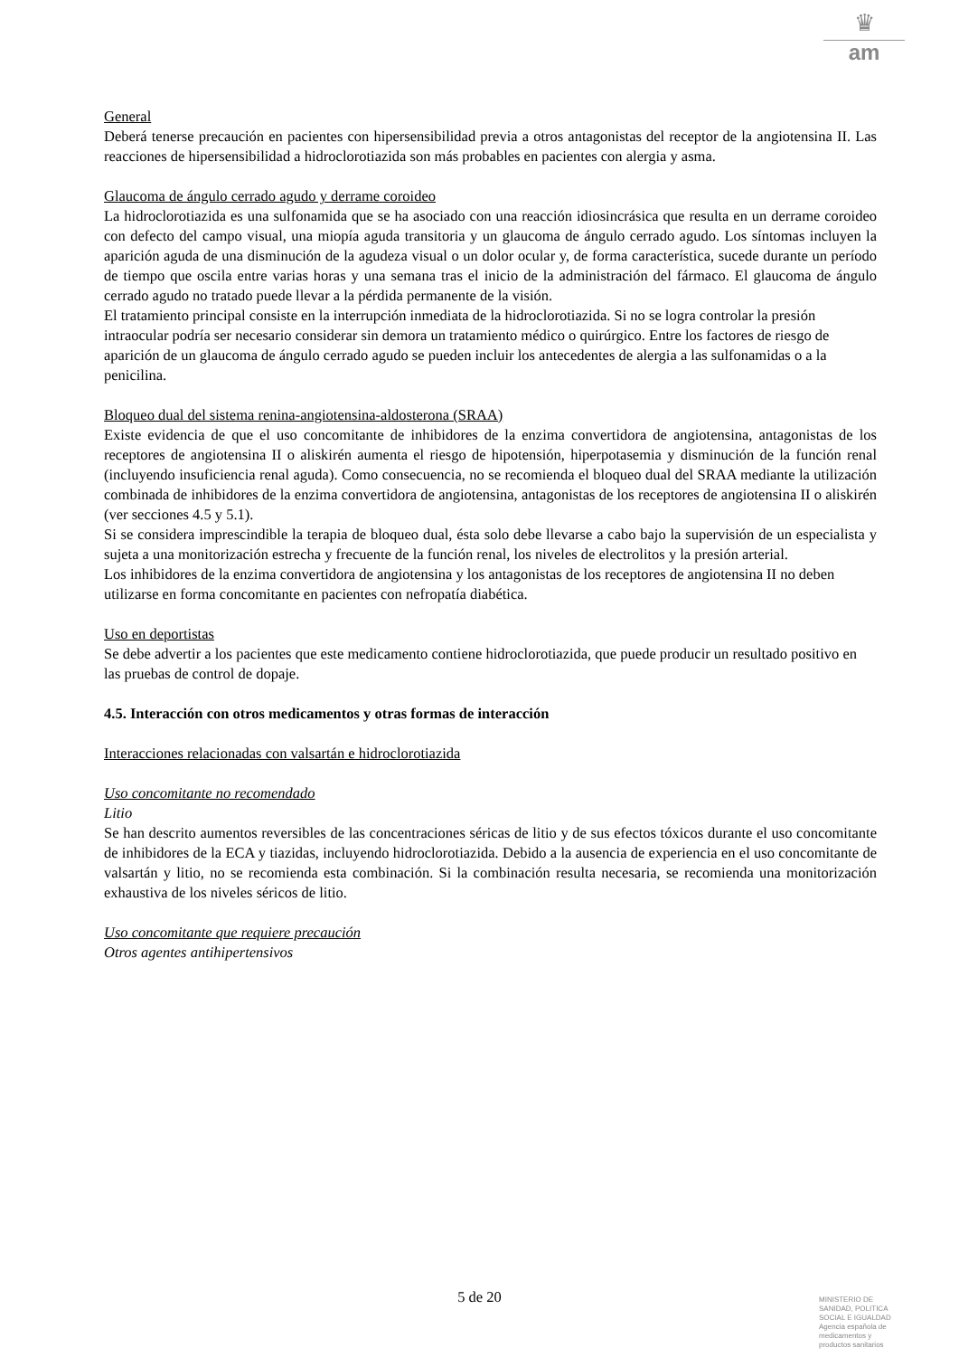♛
am
General
Deberá tenerse precaución en pacientes con hipersensibilidad previa a otros antagonistas del receptor de la angiotensina II. Las reacciones de hipersensibilidad a hidroclorotiazida son más probables en pacientes con alergia y asma.
Glaucoma de ángulo cerrado agudo y derrame coroideo
La hidroclorotiazida es una sulfonamida que se ha asociado con una reacción idiosincrásica que resulta en un derrame coroideo con defecto del campo visual, una miopía aguda transitoria y un glaucoma de ángulo cerrado agudo. Los síntomas incluyen la aparición aguda de una disminución de la agudeza visual o un dolor ocular y, de forma característica, sucede durante un período de tiempo que oscila entre varias horas y una semana tras el inicio de la administración del fármaco. El glaucoma de ángulo cerrado agudo no tratado puede llevar a la pérdida permanente de la visión.
El tratamiento principal consiste en la interrupción inmediata de la hidroclorotiazida. Si no se logra controlar la presión intraocular podría ser necesario considerar sin demora un tratamiento médico o quirúrgico. Entre los factores de riesgo de aparición de un glaucoma de ángulo cerrado agudo se pueden incluir los antecedentes de alergia a las sulfonamidas o a la penicilina.
Bloqueo dual del sistema renina-angiotensina-aldosterona (SRAA)
Existe evidencia de que el uso concomitante de inhibidores de la enzima convertidora de angiotensina, antagonistas de los receptores de angiotensina II o aliskirén aumenta el riesgo de hipotensión, hiperpotasemia y disminución de la función renal (incluyendo insuficiencia renal aguda). Como consecuencia, no se recomienda el bloqueo dual del SRAA mediante la utilización combinada de inhibidores de la enzima convertidora de angiotensina, antagonistas de los receptores de angiotensina II o aliskirén (ver secciones 4.5 y 5.1).
Si se considera imprescindible la terapia de bloqueo dual, ésta solo debe llevarse a cabo bajo la supervisión de un especialista y sujeta a una monitorización estrecha y frecuente de la función renal, los niveles de electrolitos y la presión arterial.
Los inhibidores de la enzima convertidora de angiotensina y los antagonistas de los receptores de angiotensina II no deben utilizarse en forma concomitante en pacientes con nefropatía diabética.
Uso en deportistas
Se debe advertir a los pacientes que este medicamento contiene hidroclorotiazida, que puede producir un resultado positivo en las pruebas de control de dopaje.
4.5. Interacción con otros medicamentos y otras formas de interacción
Interacciones relacionadas con valsartán e hidroclorotiazida
Uso concomitante no recomendado
Litio
Se han descrito aumentos reversibles de las concentraciones séricas de litio y de sus efectos tóxicos durante el uso concomitante de inhibidores de la ECA y tiazidas, incluyendo hidroclorotiazida. Debido a la ausencia de experiencia en el uso concomitante de valsartán y litio, no se recomienda esta combinación. Si la combinación resulta necesaria, se recomienda una monitorización exhaustiva de los niveles séricos de litio.
Uso concomitante que requiere precaución
Otros agentes antihipertensivos
5 de 20
MINISTERIO DE
SANIDAD, POLITICA
SOCIAL E IGUALDAD
Agencia española de
medicamentos y
productos sanitarios